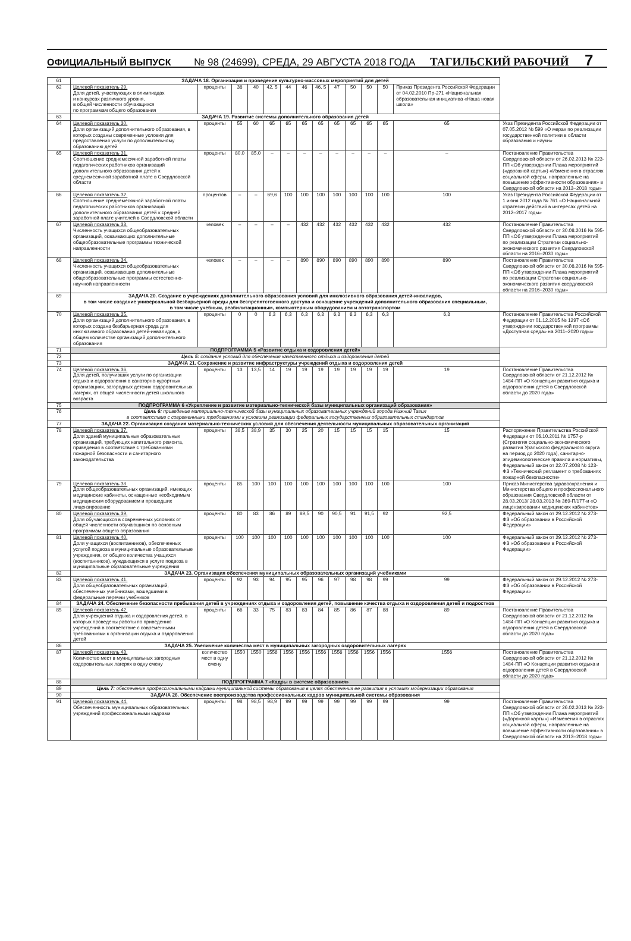ОФИЦИАЛЬНЫЙ ВЫПУСК № 98 (24699), СРЕДА, 29 АВГУСТА 2018 ГОДА ТАГИЛЬСКИЙ РАБОЧИЙ 7
| 61 | ЗАДАЧА 18. Организация и проведение культурно-массовых мероприятий для детей | | | | | | | | | | | | | |
| 62 | Целевой показатель 29. Доля детей, участвующих в олимпиадах и конкурсах различного уровня, в общей численности обучающихся по программам общего образования | проценты | 38 | 40 | 42, 5 | 44 | 46 | 46, 5 | 47 | 50 | 50 | 50 | Приказ Президента Российской Федерации от 04.02.2010 Пр-271 «Национальная образовательная инициатива «Наша новая школа» | |
| 63 | ЗАДАЧА 19. Развитие системы дополнительного образования детей | | | | | | | | | | | | | |
| 64 | Целевой показатель 30. Доля организаций дополнительного образования, в которых созданы современные условия для предоставления услуги по дополнительному образованию детей | проценты | 55 | 60 | 65 | 65 | 65 | 65 | 65 | 65 | 65 | 65 | 65 | Указ Президента Российской Федерации от 07.05.2012 № 599 «О мерах по реализации государственной политики в области образования и науки» |
| 65 | Целевой показатель 31. Соотношение среднемесячной заработной платы педагогических работников организаций дополнительного образования детей к среднемесячной заработной плате в Свердловской области | проценты | 80,0 | 85,0 | – | – | – | – | – | – | – | – | – | Постановление Правительства Свердловской области от 26.02.2013 № 223-ПП «Об утверждении Плана мероприятий («дорожной карты») «Изменения в отраслях социальной сферы, направленные на повышение эффективности образования» в Свердловской области на 2013–2018 годы» |
| 66 | Целевой показатель 32. Соотношение среднемесячной заработной платы педагогических работников организаций дополнительного образования детей к средней заработной плате учителей в Свердловской области | процентов | – | – | 69,6 | 100 | 100 | 100 | 100 | 100 | 100 | 100 | 100 | Указ Президента Российской Федерации от 1 июня 2012 года № 761 «О Национальной стратегии действий в интересах детей на 2012–2017 годы» |
| 67 | Целевой показатель 33. Численность учащихся общеобразовательных организаций, осваивающих дополнительные общеобразовательные программы технической направленности | человек | – | – | – | – | 432 | 432 | 432 | 432 | 432 | 432 | 432 | Постановление Правительства Свердловской области от 30.08.2016 № 595-ПП «Об утверждении Плана мероприятий по реализации Стратегии социально-экономического развития Свердловской области на 2016–2030 годы» |
| 68 | Целевой показатель 34. Численность учащихся общеобразовательных организаций, осваивающих дополнительные общеобразовательные программы естественно-научной направленности | человек | – | – | – | – | 890 | 890 | 890 | 890 | 890 | 890 | 890 | Постановление Правительства Свердловской области от 30.08.2016 № 595-ПП «Об утверждении Плана мероприятий по реализации Стратегии социально-экономического развития свердловской области на 2016–2030 годы» |
| 69 | ЗАДАЧА 20. Создание в учреждениях дополнительного образования условий для инклюзивного образования детей-инвалидов, в том числе создание универсальной безбарьерной среды для беспрепятственного доступа и оснащение учреждений дополнительного образования специальным, в том числе учебным, реабилитационным, компьютерным оборудованием и автотранспортом | | | | | | | | | | | | | |
| 70 | Целевой показатель 35. Доля организаций дополнительного образования, в которых создана безбарьерная среда для инклюзивного образования детей-инвалидов, в общем количестве организаций дополнительного образования | проценты | 0 | 0 | 6,3 | 6,3 | 6,3 | 6,3 | 6,3 | 6,3 | 6,3 | 6,3 | 6,3 | Постановление Правительства Российской Федерации от 01.12.2015 № 1297 «Об утверждении государственной программы «Доступная среда» на 2011–2020 годы» |
| 71 | ПОДПРОГРАММА 5 «Развитие отдыха и оздоровления детей» | | | | | | | | | | | | | |
| 72 | Цель 5: создание условий для обеспечения качественного отдыха и оздоровления детей | | | | | | | | | | | | | |
| 73 | ЗАДАЧА 21. Сохранение и развитие инфраструктуры учреждений отдыха и оздоровления детей | | | | | | | | | | | | | |
| 74 | Целевой показатель 36. Доля детей, получивших услуги по организации отдыха и оздоровления в санаторно-курортных организациях, загородных детских оздоровительных лагерях, от общей численности детей школьного возраста | проценты | 13 | 13,5 | 14 | 19 | 19 | 19 | 19 | 19 | 19 | 19 | 19 | Постановление Правительства Свердловской области от 21.12.2012 № 1484-ПП «О Концепции развития отдыха и оздоровления детей в Свердловской области до 2020 года» |
| 75 | ПОДПРОГРАММА 6 «Укрепление и развитие материально-технической базы муниципальных организаций образования» | | | | | | | | | | | | | |
| 76 | Цель 6: приведение материально-технической базы муниципальных образовательных учреждений города Нижний Тагил в соответствие с современными требованиями к условиям реализации федеральных государственных образовательных стандартов | | | | | | | | | | | | | |
| 77 | ЗАДАЧА 22. Организация создания материально-технических условий для обеспечения деятельности муниципальных образовательных организаций | | | | | | | | | | | | | |
| 78 | Целевой показатель 37. Доля зданий муниципальных образовательных организаций, требующих капитального ремонта, приведения в соответствие с требованиями пожарной безопасности и санитарного законодательства | проценты | 38,5 | 38,9 | 35 | 30 | 25 | 20 | 15 | 15 | 15 | 15 | 15 | Распоряжение Правительства Российской Федерации от 06.10.2011 № 1757-р (Стратегия социально-экономического развития Уральского федерального округа на период до 2020 года), санитарно-эпидемиологические правила и нормативы, Федеральный закон от 22.07.2008 № 123-ФЗ «Технический регламент о требованиях пожарной безопасности» |
| 79 | Целевой показатель 38. Доля общеобразовательных организаций, имеющих медицинские кабинеты, оснащенные необходимым медицинским оборудованием и прошедших лицензирование | проценты | 85 | 100 | 100 | 100 | 100 | 100 | 100 | 100 | 100 | 100 | 100 | Приказ Министерства здравоохранения и Министерства общего и профессионального образования Свердловской области от 28.03.2013/ 28.03.2013 № 369-П/177-и «О лицензировании медицинских кабинетов» |
| 80 | Целевой показатель 39. Доля обучающихся в современных условиях от общей численности обучающихся по основным программам общего образования | проценты | 80 | 83 | 86 | 89 | 89,5 | 90 | 90,5 | 91 | 91,5 | 92 | 92,5 | Федеральный закон от 29.12.2012 № 273-ФЗ «Об образовании в Российской Федерации» |
| 81 | Целевой показатель 40. Доля учащихся (воспитанников), обеспеченных услугой подвоза в муниципальные образовательные учреждения, от общего количества учащихся (воспитанников), нуждающихся в услуге подвоза в муниципальные образовательные учреждения | проценты | 100 | 100 | 100 | 100 | 100 | 100 | 100 | 100 | 100 | 100 | 100 | Федеральный закон от 29.12.2012 № 273-ФЗ «Об образовании в Российской Федерации» |
| 82 | ЗАДАЧА 23. Организация обеспечения муниципальных образовательных организаций учебниками | | | | | | | | | | | | | |
| 83 | Целевой показатель 41. Доля общеобразовательных организаций, обеспеченных учебниками, вошедшими в федеральные перечни учебников | проценты | 92 | 93 | 94 | 95 | 95 | 96 | 97 | 98 | 98 | 99 | 99 | Федеральный закон от 29.12.2012 № 273-ФЗ «Об образовании в Российской Федерации» |
| 84 | ЗАДАЧА 24. Обеспечение безопасности пребывания детей в учреждениях отдыха и оздоровления детей, повышение качества отдыха и оздоровления детей и подростков | | | | | | | | | | | | | |
| 85 | Целевой показатель 42. Доля учреждений отдыха и оздоровления детей, в которых проведены работы по приведению учреждений в соответствие с современными требованиями к организации отдыха и оздоровления детей | проценты | 66 | 33 | 75 | 83 | 83 | 84 | 85 | 86 | 87 | 88 | 89 | Постановление Правительства Свердловской области от 21.12.2012 № 1484-ПП «О Концепции развития отдыха и оздоровления детей в Свердловской области до 2020 года» |
| 86 | ЗАДАЧА 25. Увеличение количества мест в муниципальных загородных оздоровительных лагерях | | | | | | | | | | | | | |
| 87 | Целевой показатель 43. Количество мест в муниципальных загородных оздоровительных лагерях в одну смену | количество мест в одну смену | 1550 | 1550 | 1556 | 1556 | 1556 | 1556 | 1556 | 1556 | 1556 | 1556 | 1556 | Постановление Правительства Свердловской области от 21.12.2012 № 1484-ПП «О Концепции развития отдыха и оздоровления детей в Свердловской области до 2020 года» |
| 88 | ПОДПРОГРАММА 7 «Кадры в системе образования» | | | | | | | | | | | | | |
| 89 | Цель 7: обеспечение профессиональными кадрами муниципальной системы образования в целях обеспечения ее развития в условиях модернизации образования | | | | | | | | | | | | | |
| 90 | ЗАДАЧА 26. Обеспечение воспроизводства профессиональных кадров муниципальной системы образования | | | | | | | | | | | | | |
| 91 | Целевой показатель 44. Обеспеченность муниципальных образовательных учреждений профессиональными кадрами | проценты | 98 | 98,5 | 98,9 | 99 | 99 | 99 | 99 | 99 | 99 | 99 | 99 | Постановление Правительства Свердловской области от 26.02.2013 № 223-ПП «Об утверждении Плана мероприятий («Дорожной карты») «Изменения в отраслях социальной сферы, направленные на повышение эффективности образования» в Свердловской области на 2013–2018 годы» |